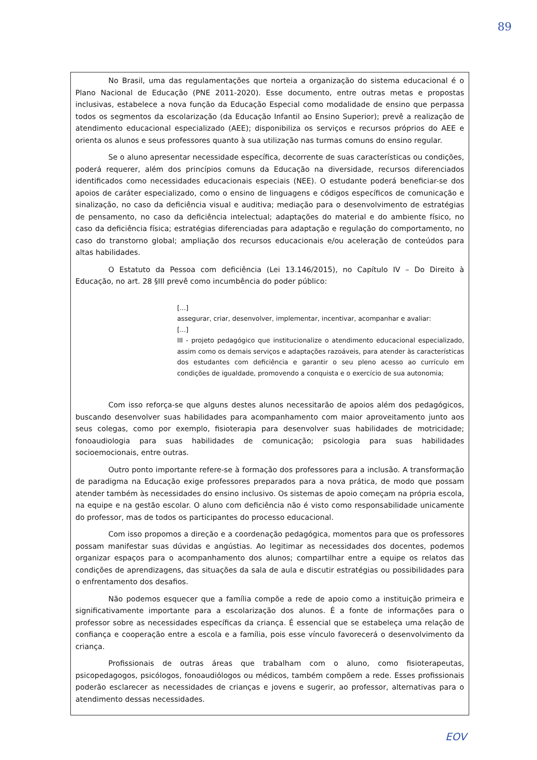89
No Brasil, uma das regulamentações que norteia a organização do sistema educacional é o Plano Nacional de Educação (PNE 2011-2020). Esse documento, entre outras metas e propostas inclusivas, estabelece a nova função da Educação Especial como modalidade de ensino que perpassa todos os segmentos da escolarização (da Educação Infantil ao Ensino Superior); prevê a realização de atendimento educacional especializado (AEE); disponibiliza os serviços e recursos próprios do AEE e orienta os alunos e seus professores quanto à sua utilização nas turmas comuns do ensino regular.
Se o aluno apresentar necessidade específica, decorrente de suas características ou condições, poderá requerer, além dos princípios comuns da Educação na diversidade, recursos diferenciados identificados como necessidades educacionais especiais (NEE). O estudante poderá beneficiar-se dos apoios de caráter especializado, como o ensino de linguagens e códigos específicos de comunicação e sinalização, no caso da deficiência visual e auditiva; mediação para o desenvolvimento de estratégias de pensamento, no caso da deficiência intelectual; adaptações do material e do ambiente físico, no caso da deficiência física; estratégias diferenciadas para adaptação e regulação do comportamento, no caso do transtorno global; ampliação dos recursos educacionais e/ou aceleração de conteúdos para altas habilidades.
O Estatuto da Pessoa com deficiência (Lei 13.146/2015), no Capítulo IV – Do Direito à Educação, no art. 28 §III prevê como incumbência do poder público:
[...]
assegurar, criar, desenvolver, implementar, incentivar, acompanhar e avaliar:
[...]
III - projeto pedagógico que institucionalize o atendimento educacional especializado, assim como os demais serviços e adaptações razoáveis, para atender às características dos estudantes com deficiência e garantir o seu pleno acesso ao currículo em condições de igualdade, promovendo a conquista e o exercício de sua autonomia;
Com isso reforça-se que alguns destes alunos necessitarão de apoios além dos pedagógicos, buscando desenvolver suas habilidades para acompanhamento com maior aproveitamento junto aos seus colegas, como por exemplo, fisioterapia para desenvolver suas habilidades de motricidade; fonoaudiologia para suas habilidades de comunicação; psicologia para suas habilidades socioemocionais, entre outras.
Outro ponto importante refere-se à formação dos professores para a inclusão. A transformação de paradigma na Educação exige professores preparados para a nova prática, de modo que possam atender também às necessidades do ensino inclusivo. Os sistemas de apoio começam na própria escola, na equipe e na gestão escolar. O aluno com deficiência não é visto como responsabilidade unicamente do professor, mas de todos os participantes do processo educacional.
Com isso propomos a direção e a coordenação pedagógica, momentos para que os professores possam manifestar suas dúvidas e angústias. Ao legitimar as necessidades dos docentes, podemos organizar espaços para o acompanhamento dos alunos; compartilhar entre a equipe os relatos das condições de aprendizagens, das situações da sala de aula e discutir estratégias ou possibilidades para o enfrentamento dos desafios.
Não podemos esquecer que a família compõe a rede de apoio como a instituição primeira e significativamente importante para a escolarização dos alunos. É a fonte de informações para o professor sobre as necessidades específicas da criança. É essencial que se estabeleça uma relação de confiança e cooperação entre a escola e a família, pois esse vínculo favorecerá o desenvolvimento da criança.
Profissionais de outras áreas que trabalham com o aluno, como fisioterapeutas, psicopedagogos, psicólogos, fonoaudiólogos ou médicos, também compõem a rede. Esses profissionais poderão esclarecer as necessidades de crianças e jovens e sugerir, ao professor, alternativas para o atendimento dessas necessidades.
EOV